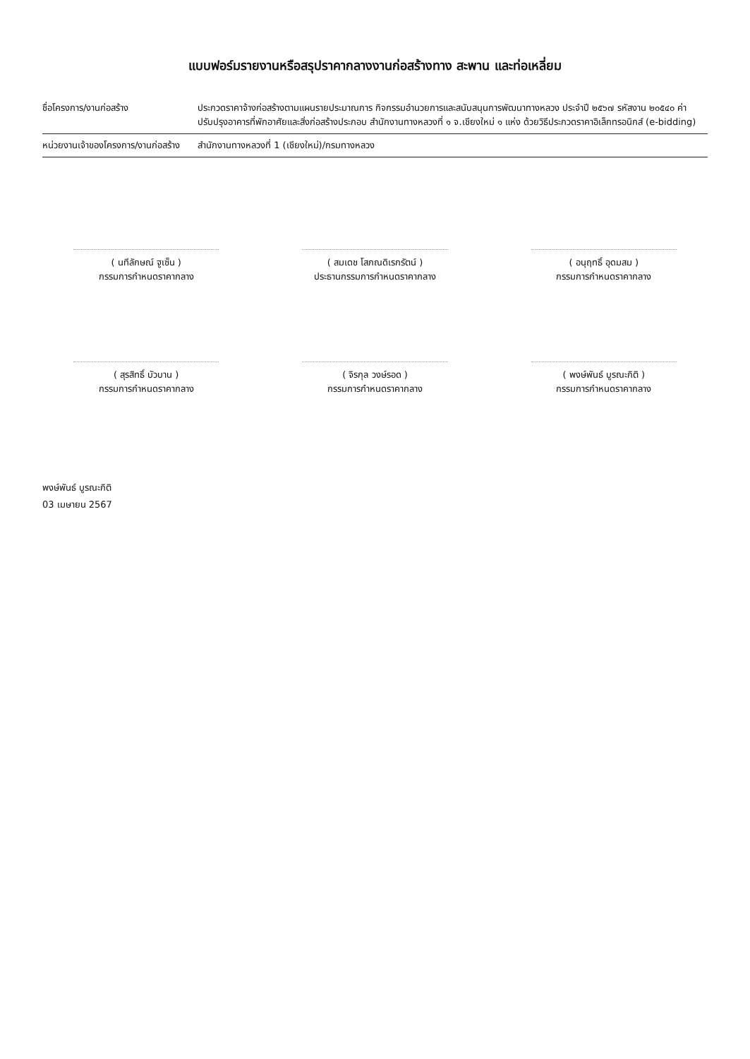แบบฟอร์มรายงานหรือสรุปราคากลางงานก่อสร้างทาง สะพาน และท่อเหลี่ยม
ชื่อโครงการ/งานก่อสร้าง ประกวดราคาจ้างก่อสร้างตามแผนรายประมาณการ กิจกรรมอำนวยการและสนับสนุนการพัฒนาทางหลวง ประจำปี ๒๕๖๗ รหัสงาน ๒๐๕๔๐ ค่าปรับปรุงอาคารที่พักอาศัยและสิ่งก่อสร้างประกอบ สำนักงานทางหลวงที่ ๑ จ.เชียงใหม่ ๑ แห่ง ด้วยวิธีประกวดราคาอิเล็กทรอนิกส์ (e-bidding)
หน่วยงานเจ้าของโครงการ/งานก่อสร้าง
สำนักงานทางหลวงที่ 1 (เชียงใหม่)/กรมทางหลวง
( นทีลักษณ์ ฐูเซ็น )
กรรมการกำหนดราคากลาง
( สมเดช โสภณดิเรกรัตน์ )
ประธานกรรมการกำหนดราคากลาง
( อนุฤทธิ์ อุดมสม )
กรรมการกำหนดราคากลาง
( สุรสิทธิ์ บัวบาน )
กรรมการกำหนดราคากลาง
( จิรกุล วงษ์รอด )
กรรมการกำหนดราคากลาง
( พงษ์พันธ์ บูรณะกิติ )
กรรมการกำหนดราคากลาง
พงษ์พันธ์ บูรณะกิติ
03 เมษายน 2567